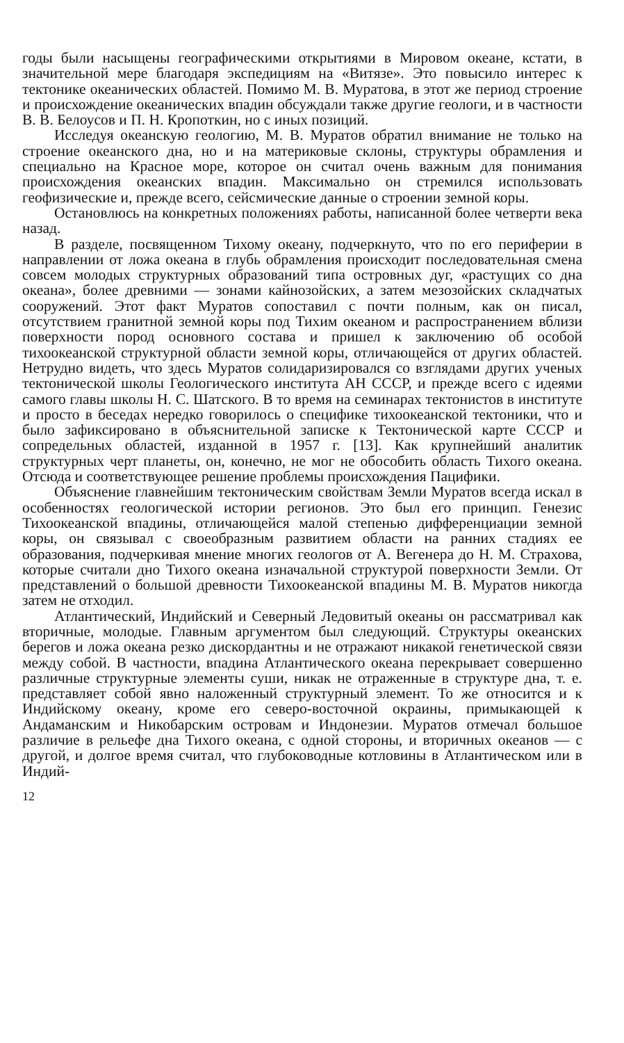годы были насыщены географическими открытиями в Мировом океане, кстати, в значительной мере благодаря экспедициям на «Витязе». Это повысило интерес к тектонике океанических областей. Помимо М. В. Муратова, в этот же период строение и происхождение океанических впадин обсуждали также другие геологи, и в частности В. В. Белоусов и П. Н. Кропоткин, но с иных позиций.
Исследуя океанскую геологию, М. В. Муратов обратил внимание не только на строение океанского дна, но и на материковые склоны, структуры обрамления и специально на Красное море, которое он считал очень важным для понимания происхождения океанских впадин. Максимально он стремился использовать геофизические и, прежде всего, сейсмические данные о строении земной коры.
Остановлюсь на конкретных положениях работы, написанной более четверти века назад.
В разделе, посвященном Тихому океану, подчеркнуто, что по его периферии в направлении от ложа океана в глубь обрамления происходит последовательная смена совсем молодых структурных образований типа островных дуг, «растущих со дна океана», более древними — зонами кайнозойских, а затем мезозойских складчатых сооружений. Этот факт Муратов сопоставил с почти полным, как он писал, отсутствием гранитной земной коры под Тихим океаном и распространением вблизи поверхности пород основного состава и пришел к заключению об особой тихоокеанской структурной области земной коры, отличающейся от других областей. Нетрудно видеть, что здесь Муратов солидаризировался со взглядами других ученых тектонической школы Геологического института АН СССР, и прежде всего с идеями самого главы школы Н. С. Шатского. В то время на семинарах тектонистов в институте и просто в беседах нередко говорилось о специфике тихоокеанской тектоники, что и было зафиксировано в объяснительной записке к Тектонической карте СССР и сопредельных областей, изданной в 1957 г. [13]. Как крупнейший аналитик структурных черт планеты, он, конечно, не мог не обособить область Тихого океана. Отсюда и соответствующее решение проблемы происхождения Пацифики.
Объяснение главнейшим тектоническим свойствам Земли Муратов всегда искал в особенностях геологической истории регионов. Это был его принцип. Генезис Тихоокеанской впадины, отличающейся малой степенью дифференциации земной коры, он связывал с своеобразным развитием области на ранних стадиях ее образования, подчеркивая мнение многих геологов от А. Вегенера до Н. М. Страхова, которые считали дно Тихого океана изначальной структурой поверхности Земли. От представлений о большой древности Тихоокеанской впадины М. В. Муратов никогда затем не отходил.
Атлантический, Индийский и Северный Ледовитый океаны он рассматривал как вторичные, молодые. Главным аргументом был следующий. Структуры океанских берегов и ложа океана резко дискордантны и не отражают никакой генетической связи между собой. В частности, впадина Атлантического океана перекрывает совершенно различные структурные элементы суши, никак не отраженные в структуре дна, т. е. представляет собой явно наложенный структурный элемент. То же относится и к Индийскому океану, кроме его северо-восточной окраины, примыкающей к Андаманским и Никобарским островам и Индонезии. Муратов отмечал большое различие в рельефе дна Тихого океана, с одной стороны, и вторичных океанов — с другой, и долгое время считал, что глубоководные котловины в Атлантическом или в Индий-
12